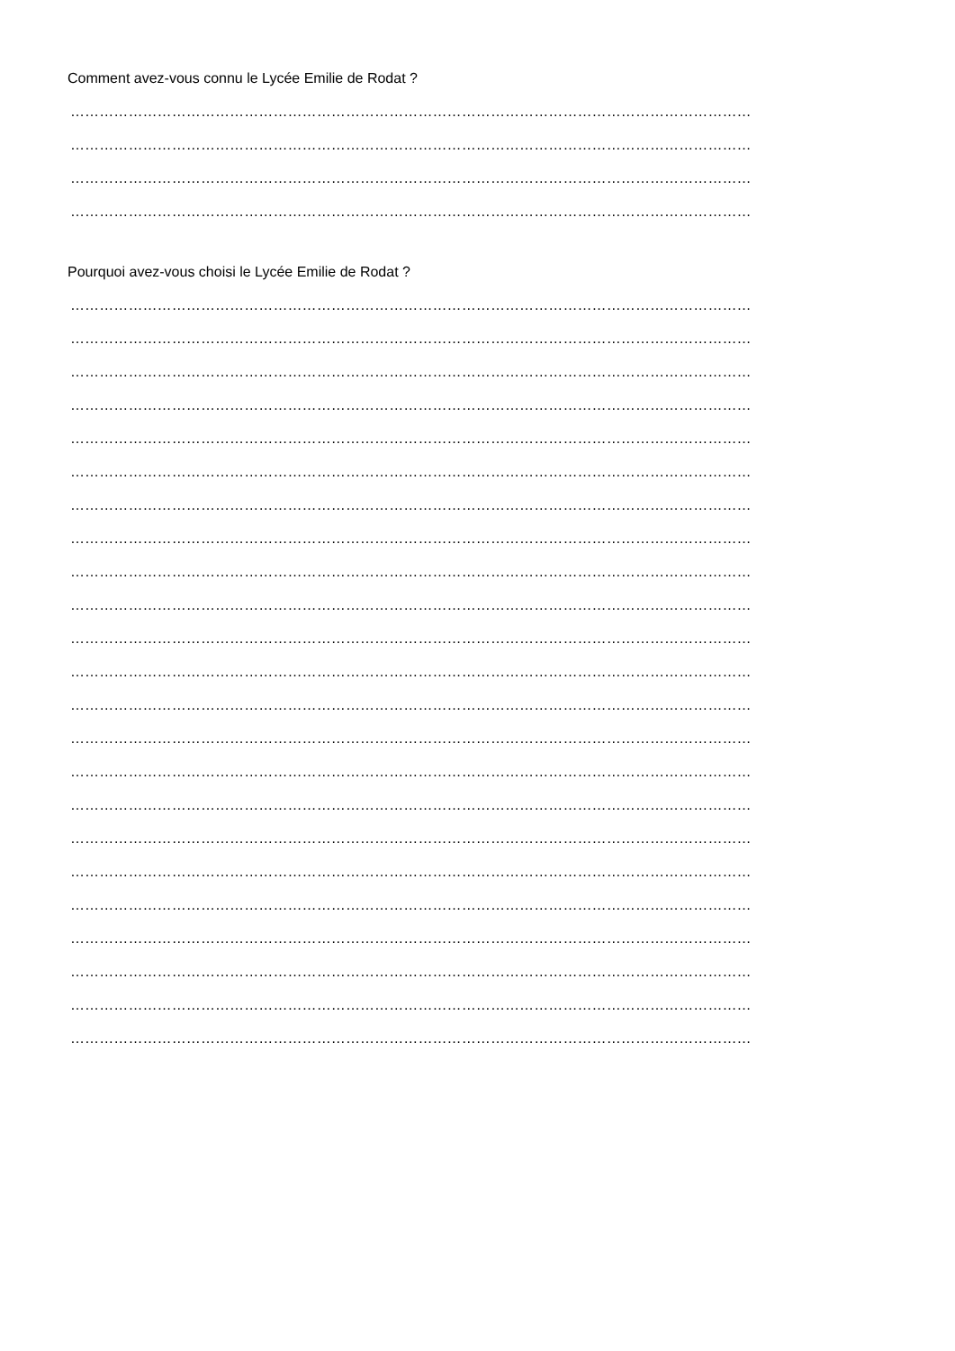Comment avez-vous connu le Lycée Emilie de Rodat ?
……………………………………………………………………………………………………………………………
……………………………………………………………………………………………………………………………
……………………………………………………………………………………………………………………………
……………………………………………………………………………………………………………………………
Pourquoi avez-vous choisi le Lycée Emilie de Rodat ?
……………………………………………………………………………………………………………………………
……………………………………………………………………………………………………………………………
……………………………………………………………………………………………………………………………
……………………………………………………………………………………………………………………………
……………………………………………………………………………………………………………………………
……………………………………………………………………………………………………………………………
……………………………………………………………………………………………………………………………
……………………………………………………………………………………………………………………………
……………………………………………………………………………………………………………………………
……………………………………………………………………………………………………………………………
……………………………………………………………………………………………………………………………
……………………………………………………………………………………………………………………………
……………………………………………………………………………………………………………………………
……………………………………………………………………………………………………………………………
……………………………………………………………………………………………………………………………
……………………………………………………………………………………………………………………………
……………………………………………………………………………………………………………………………
……………………………………………………………………………………………………………………………
……………………………………………………………………………………………………………………………
……………………………………………………………………………………………………………………………
……………………………………………………………………………………………………………………………
……………………………………………………………………………………………………………………………
……………………………………………………………………………………………………………………………